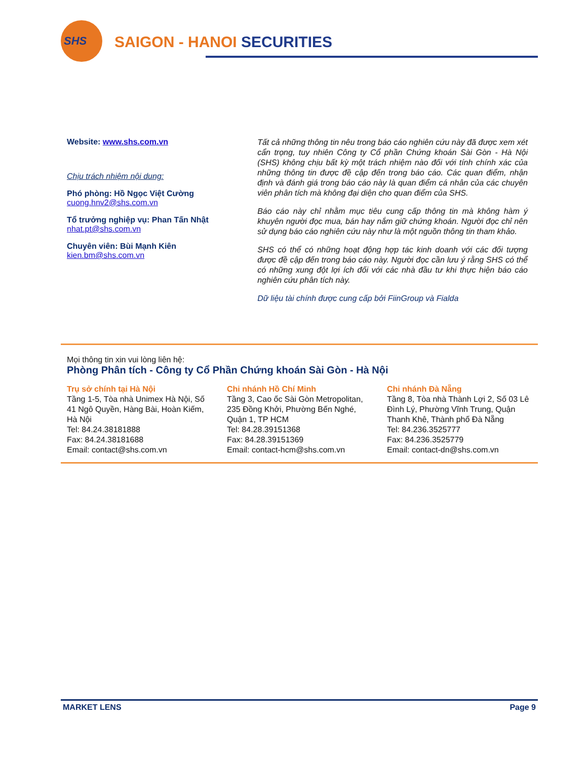SHS
SAIGON - HANOI SECURITIES
Website: www.shs.com.vn
Chịu trách nhiệm nội dung:
Phó phòng: Hồ Ngọc Việt Cường
cuong.hnv2@shs.com.vn
Tổ trưởng nghiệp vụ: Phan Tấn Nhật
nhat.pt@shs.com.vn
Chuyên viên: Bùi Mạnh Kiên
kien.bm@shs.com.vn
Tất cả những thông tin nêu trong báo cáo nghiên cứu này đã được xem xét cẩn trọng, tuy nhiên Công ty Cổ phần Chứng khoán Sài Gòn - Hà Nội (SHS) không chịu bất kỳ một trách nhiệm nào đối với tính chính xác của những thông tin được đề cập đến trong báo cáo. Các quan điểm, nhận định và đánh giá trong báo cáo này là quan điểm cá nhân của các chuyên viên phân tích mà không đại diện cho quan điểm của SHS.
Báo cáo này chỉ nhằm mục tiêu cung cấp thông tin mà không hàm ý khuyên người đọc mua, bán hay nắm giữ chứng khoán. Người đọc chỉ nên sử dụng báo cáo nghiên cứu này như là một nguồn thông tin tham khảo.
SHS có thể có những hoạt động hợp tác kinh doanh với các đối tượng được đề cập đến trong báo cáo này. Người đọc cần lưu ý rằng SHS có thể có những xung đột lợi ích đối với các nhà đầu tư khi thực hiện báo cáo nghiên cứu phân tích này.
Dữ liệu tài chính được cung cấp bởi FiinGroup và Fialda
Mọi thông tin xin vui lòng liên hệ:
Phòng Phân tích - Công ty Cổ Phần Chứng khoán Sài Gòn - Hà Nội
Trụ sở chính tại Hà Nội
Tầng 1-5, Tòa nhà Unimex Hà Nội, Số 41 Ngô Quyền, Hàng Bài, Hoàn Kiếm, Hà Nội
Tel: 84.24.38181888
Fax: 84.24.38181688
Email: contact@shs.com.vn
Chi nhánh Hồ Chí Minh
Tầng 3, Cao ốc Sài Gòn Metropolitan, 235 Đồng Khởi, Phường Bến Nghé, Quận 1, TP HCM
Tel: 84.28.39151368
Fax: 84.28.39151369
Email: contact-hcm@shs.com.vn
Chi nhánh Đà Nẵng
Tầng 8, Tòa nhà Thành Lợi 2, Số 03 Lê Đình Lý, Phường Vĩnh Trung, Quận Thanh Khê, Thành phố Đà Nẵng
Tel: 84.236.3525777
Fax: 84.236.3525779
Email: contact-dn@shs.com.vn
MARKET LENS Page 9